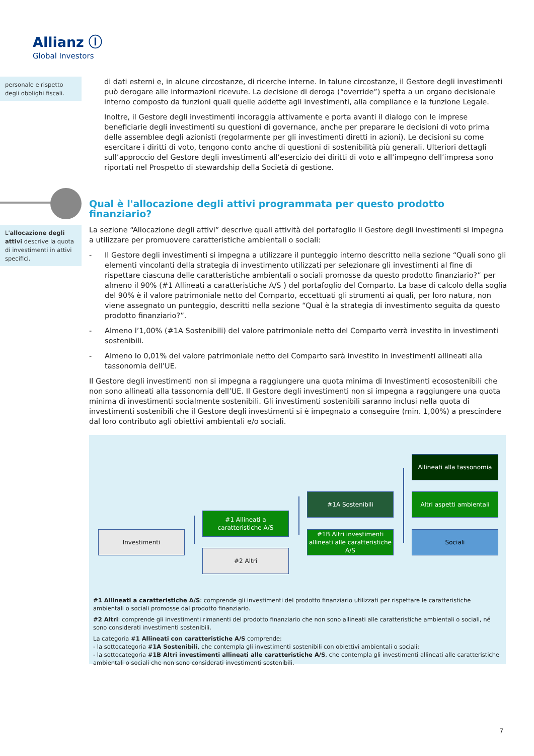Allianz Ⓘ
Global Investors
personale e rispetto degli obblighi fiscali.
di dati esterni e, in alcune circostanze, di ricerche interne. In talune circostanze, il Gestore degli investimenti può derogare alle informazioni ricevute. La decisione di deroga (“override”) spetta a un organo decisionale interno composto da funzioni quali quelle addette agli investimenti, alla compliance e la funzione Legale.
Inoltre, il Gestore degli investimenti incoraggia attivamente e porta avanti il dialogo con le imprese beneficiarie degli investimenti su questioni di governance, anche per preparare le decisioni di voto prima delle assemblee degli azionisti (regolarmente per gli investimenti diretti in azioni). Le decisioni su come esercitare i diritti di voto, tengono conto anche di questioni di sostenibilità più generali. Ulteriori dettagli sull’approccio del Gestore degli investimenti all’esercizio dei diritti di voto e all’impegno dell’impresa sono riportati nel Prospetto di stewardship della Società di gestione.
Qual è l'allocazione degli attivi programmata per questo prodotto finanziario?
L'allocazione degli attivi descrive la quota di investimenti in attivi specifici.
La sezione “Allocazione degli attivi” descrive quali attività del portafoglio il Gestore degli investimenti si impegna a utilizzare per promuovere caratteristiche ambientali o sociali:
- Il Gestore degli investimenti si impegna a utilizzare il punteggio interno descritto nella sezione “Quali sono gli elementi vincolanti della strategia di investimento utilizzati per selezionare gli investimenti al fine di rispettare ciascuna delle caratteristiche ambientali o sociali promosse da questo prodotto finanziario?” per almeno il 90% (#1 Allineati a caratteristiche A/S ) del portafoglio del Comparto. La base di calcolo della soglia del 90% è il valore patrimoniale netto del Comparto, eccettuati gli strumenti ai quali, per loro natura, non viene assegnato un punteggio, descritti nella sezione “Qual è la strategia di investimento seguita da questo prodotto finanziario?”.
- Almeno l’1,00% (#1A Sostenibili) del valore patrimoniale netto del Comparto verrà investito in investimenti sostenibili.
- Almeno lo 0,01% del valore patrimoniale netto del Comparto sarà investito in investimenti allineati alla tassonomia dell’UE.
Il Gestore degli investimenti non si impegna a raggiungere una quota minima di Investimenti ecosostenibili che non sono allineati alla tassonomia dell’UE. Il Gestore degli investimenti non si impegna a raggiungere una quota minima di investimenti socialmente sostenibili. Gli investimenti sostenibili saranno inclusi nella quota di investimenti sostenibili che il Gestore degli investimenti si è impegnato a conseguire (min. 1,00%) a prescindere dal loro contributo agli obiettivi ambientali e/o sociali.
Investimenti
#1 Allineati a caratteristiche A/S
#2 Altri
#1A Sostenibili
#1B Altri investimenti allineati alle caratteristiche A/S
Allineati alla tassonomia
Altri aspetti ambientali
Sociali
#1 Allineati a caratteristiche A/S: comprende gli investimenti del prodotto finanziario utilizzati per rispettare le caratteristiche ambientali o sociali promosse dal prodotto finanziario.
#2 Altri: comprende gli investimenti rimanenti del prodotto finanziario che non sono allineati alle caratteristiche ambientali o sociali, né sono considerati investimenti sostenibili.
La categoria #1 Allineati con caratteristiche A/S comprende:
- la sottocategoria #1A Sostenibili, che contempla gli investimenti sostenibili con obiettivi ambientali o sociali;
- la sottocategoria #1B Altri investimenti allineati alle caratteristiche A/S, che contempla gli investimenti allineati alle caratteristiche ambientali o sociali che non sono considerati investimenti sostenibili.
7